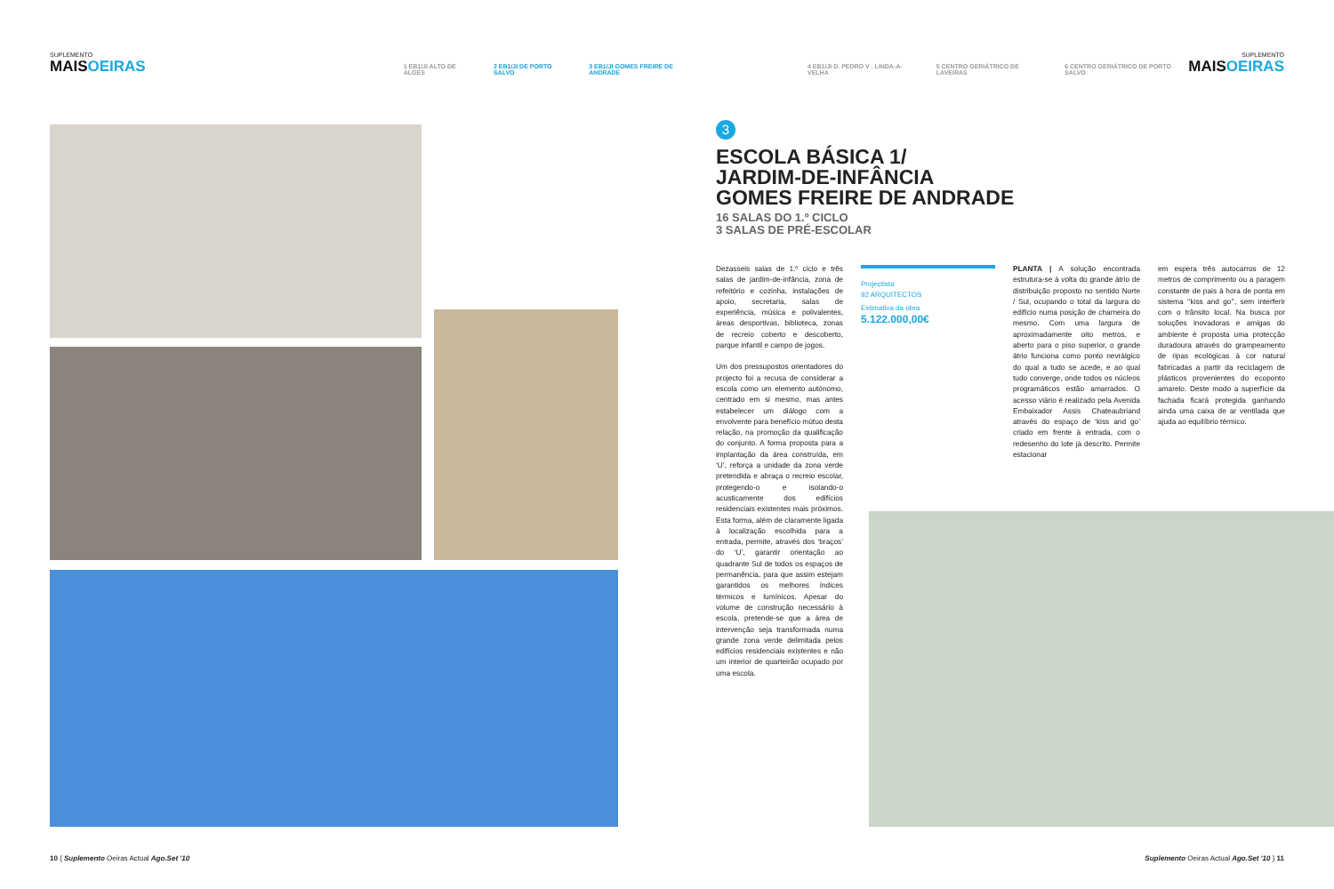SUPLEMENTO
MAISOEIRAS
1 EB1/JI ALTO DE ALGÉS 2 EB1/JI DE PORTO SALVO 3 EB1/JI GOMES FREIRE DE ANDRADE 4 EB1/JI D. PEDRO V . LINDA-A-VELHA 5 CENTRO GERIÁTRICO DE LAVEIRAS 6 CENTRO GERIÁTRICO DE PORTO SALVO
SUPLEMENTO
MAISOEIRAS
3
ESCOLA BÁSICA 1/
JARDIM-DE-INFÂNCIA
GOMES FREIRE DE ANDRADE
16 SALAS DO 1.º CICLO
3 SALAS DE PRÉ-ESCOLAR
Dezasseis salas de 1.º ciclo e três salas de jardim-de-infância, zona de refeitório e cozinha, instalações de apoio, secretaria, salas de experiência, música e polivalentes, áreas desportivas, biblioteca, zonas de recreio coberto e descoberto, parque infantil e campo de jogos.
Um dos pressupostos orientadores do projecto foi a recusa de considerar a escola como um elemento autónomo, centrado em si mesmo, mas antes estabelecer um diálogo com a envolvente para benefício mútuo desta relação, na promoção da qualificação do conjunto. A forma proposta para a implantação da área construída, em ‘U’, reforça a unidade da zona verde pretendida e abraça o recreio escolar, protegendo-o e isolando-o acusticamente dos edifícios residenciais existentes mais próximos. Esta forma, além de claramente ligada à localização escolhida para a entrada, permite, através dos ‘braços’ do ‘U’, garantir orientação ao quadrante Sul de todos os espaços de permanência, para que assim estejam garantidos os melhores índices térmicos e lumínicos. Apesar do volume de construção necessário à escola, pretende-se que a área de intervenção seja transformada numa grande zona verde delimitada pelos edifícios residenciais existentes e não um interior de quarteirão ocupado por uma escola.
Projectista
92 ARQUITECTOS
Estimativa da obra
5.122.000,00€
PLANTA | A solução encontrada estrutura-se à volta do grande átrio de distribuição proposto no sentido Norte / Sul, ocupando o total da largura do edifício numa posição de charneira do mesmo. Com uma largura de aproximadamente oito metros, e aberto para o piso superior, o grande átrio funciona como ponto nevrálgico do qual a tudo se acede, e ao qual tudo converge, onde todos os núcleos programáticos estão amarrados. O acesso viário é realizado pela Avenida Embaixador Assis Chateaubriand através do espaço de ‘kiss and go’ criado em frente à entrada, com o redesenho do lote já descrito. Permite estacionar
em espera três autocarros de 12 metros de comprimento ou a paragem constante de pais à hora de ponta em sistema ‘‘kiss and go’’, sem interferir com o trânsito local. Na busca por soluções inovadoras e amigas do ambiente é proposta uma protecção duradoura através do grampeamento de ripas ecológicas à cor natural fabricadas a partir da reciclagem de plásticos provenientes do ecoponto amarelo. Deste modo a superfície da fachada ficará protegida ganhando ainda uma caixa de ar ventilada que ajuda ao equilíbrio térmico.
10 { Suplemento Oeiras Actual Ago.Set '10 Suplemento Oeiras Actual Ago.Set '10 } 11